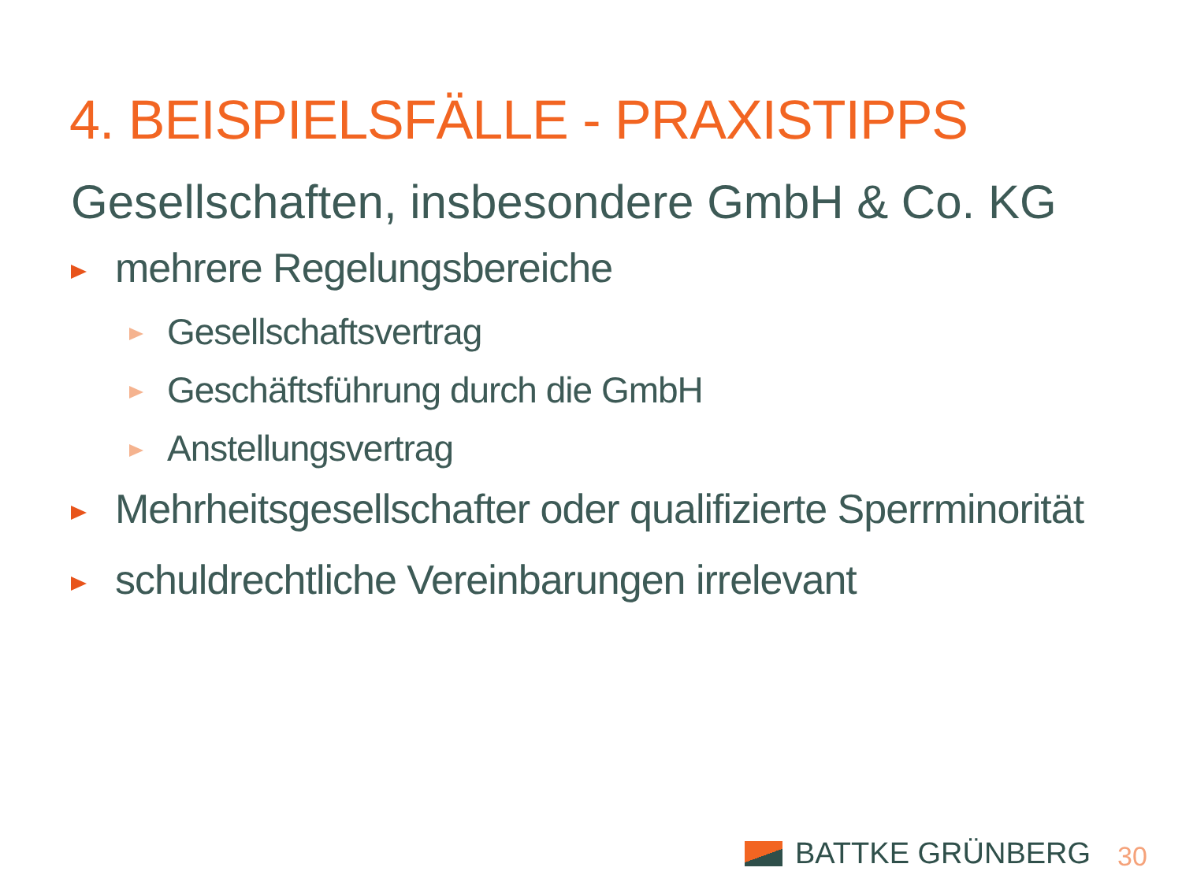4. BEISPIELSFÄLLE - PRAXISTIPPS
Gesellschaften, insbesondere GmbH & Co. KG
mehrere Regelungsbereiche
Gesellschaftsvertrag
Geschäftsführung durch die GmbH
Anstellungsvertrag
Mehrheitsgesellschafter oder qualifizierte Sperrminorität
schuldrechtliche Vereinbarungen irrelevant
BATTKE GRÜNBERG 30